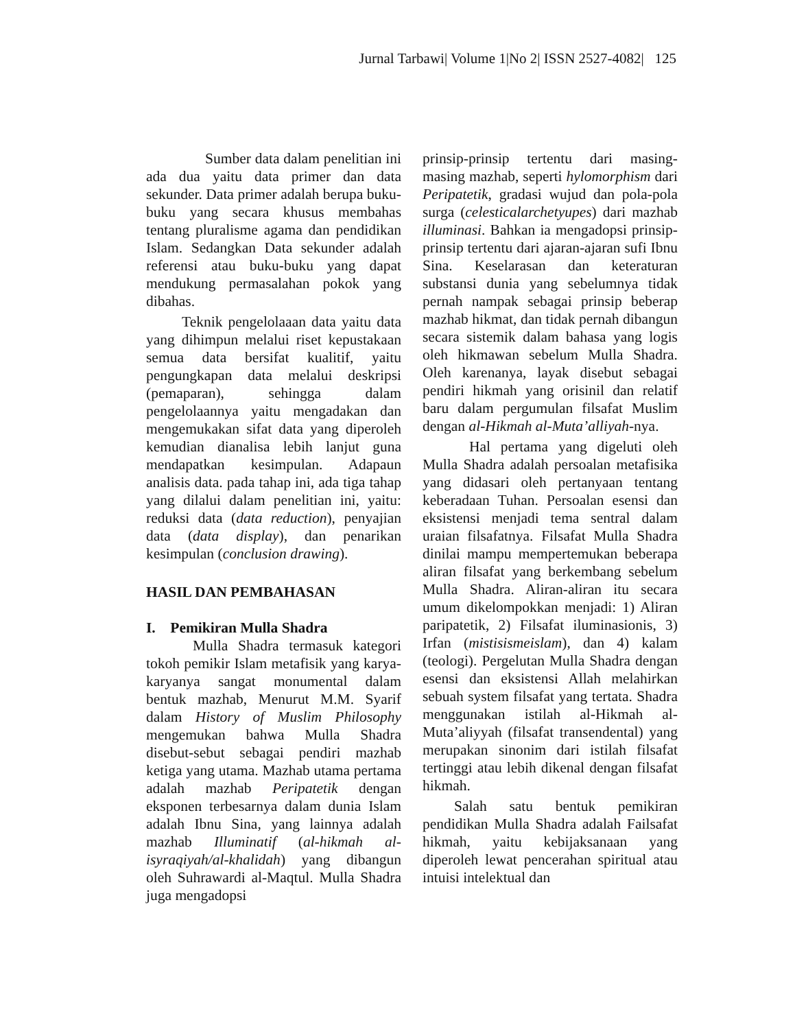Jurnal Tarbawi| Volume 1|No 2| ISSN 2527-4082| 125
Sumber data dalam penelitian ini ada dua yaitu data primer dan data sekunder. Data primer adalah berupa buku-buku yang secara khusus membahas tentang pluralisme agama dan pendidikan Islam. Sedangkan Data sekunder adalah referensi atau buku-buku yang dapat mendukung permasalahan pokok yang dibahas.
Teknik pengelolaaan data yaitu data yang dihimpun melalui riset kepustakaan semua data bersifat kualitif, yaitu pengungkapan data melalui deskripsi (pemaparan), sehingga dalam pengelolaannya yaitu mengadakan dan mengemukakan sifat data yang diperoleh kemudian dianalisa lebih lanjut guna mendapatkan kesimpulan. Adapaun analisis data. pada tahap ini, ada tiga tahap yang dilalui dalam penelitian ini, yaitu: reduksi data (data reduction), penyajian data (data display), dan penarikan kesimpulan (conclusion drawing).
HASIL DAN PEMBAHASAN
I. Pemikiran Mulla Shadra
Mulla Shadra termasuk kategori tokoh pemikir Islam metafisik yang karya-karyanya sangat monumental dalam bentuk mazhab, Menurut M.M. Syarif dalam History of Muslim Philosophy mengemukan bahwa Mulla Shadra disebut-sebut sebagai pendiri mazhab ketiga yang utama. Mazhab utama pertama adalah mazhab Peripatetik dengan eksponen terbesarnya dalam dunia Islam adalah Ibnu Sina, yang lainnya adalah mazhab Illuminatif (al-hikmah al-isyraqiyah/al-khalidah) yang dibangun oleh Suhrawardi al-Maqtul. Mulla Shadra juga mengadopsi
prinsip-prinsip tertentu dari masing-masing mazhab, seperti hylomorphism dari Peripatetik, gradasi wujud dan pola-pola surga (celesticalarchetyupes) dari mazhab illuminasi. Bahkan ia mengadopsi prinsip-prinsip tertentu dari ajaran-ajaran sufi Ibnu Sina. Keselarasan dan keteraturan substansi dunia yang sebelumnya tidak pernah nampak sebagai prinsip beberap mazhab hikmat, dan tidak pernah dibangun secara sistemik dalam bahasa yang logis oleh hikmawan sebelum Mulla Shadra. Oleh karenanya, layak disebut sebagai pendiri hikmah yang orisinil dan relatif baru dalam pergumulan filsafat Muslim dengan al-Hikmah al-Muta’alliyah-nya.
Hal pertama yang digeluti oleh Mulla Shadra adalah persoalan metafisika yang didasari oleh pertanyaan tentang keberadaan Tuhan. Persoalan esensi dan eksistensi menjadi tema sentral dalam uraian filsafatnya. Filsafat Mulla Shadra dinilai mampu mempertemukan beberapa aliran filsafat yang berkembang sebelum Mulla Shadra. Aliran-aliran itu secara umum dikelompokkan menjadi: 1) Aliran paripatetik, 2) Filsafat iluminasionis, 3) Irfan (mistisismeislam), dan 4) kalam (teologi). Pergelutan Mulla Shadra dengan esensi dan eksistensi Allah melahirkan sebuah system filsafat yang tertata. Shadra menggunakan istilah al-Hikmah al-Muta’aliyyah (filsafat transendental) yang merupakan sinonim dari istilah filsafat tertinggi atau lebih dikenal dengan filsafat hikmah.
Salah satu bentuk pemikiran pendidikan Mulla Shadra adalah Failsafat hikmah, yaitu kebijaksanaan yang diperoleh lewat pencerahan spiritual atau intuisi intelektual dan